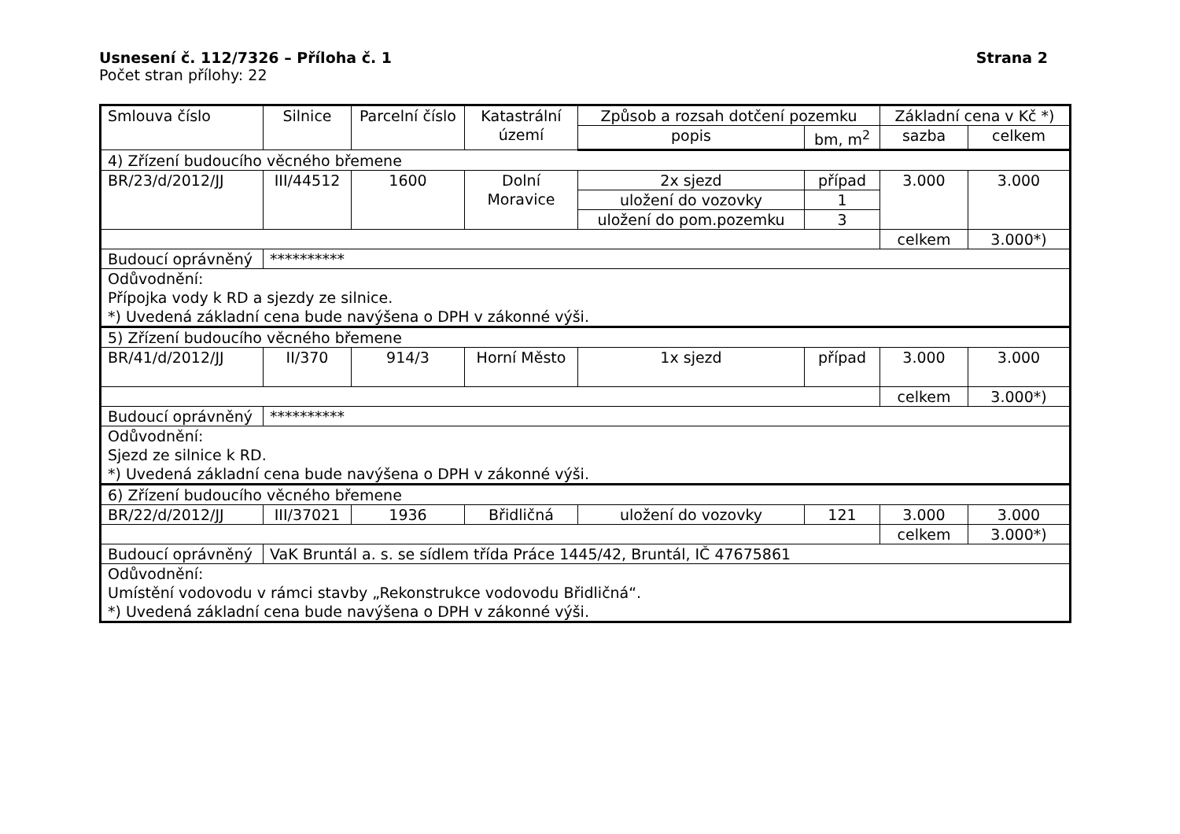Usnesení č. 112/7326 – Příloha č. 1 Strana 2
Počet stran přílohy: 22
| Smlouva číslo | Silnice | Parcelní číslo | Katastrální území | Způsob a rozsah dotčení pozemku | | Základní cena v Kč *) | |
| --- | --- | --- | --- | --- | --- | --- | --- |
| | | | | popis | bm, m<sup>2</sup> | sazba | celkem |
| 4) Zřízení budoucího věcného břemene | | | | | | | |
| BR/23/d/2012/JJ | III/44512 | 1600 | Dolní Moravice | 2x sjezd | případ | 3.000 | 3.000 |
| | | | | uložení do vozovky | 1 | | |
| | | | | uložení do pom.pozemku | 3 | | |
| | | | | | | celkem | 3.000*) |
| Budoucí oprávněný | ********** | | | | | | |
| Odůvodnění: Přípojka vody k RD a sjezdy ze silnice. *) Uvedená základní cena bude navýšena o DPH v zákonné výši. | | | | | | | |
| 5) Zřízení budoucího věcného břemene | | | | | | | |
| BR/41/d/2012/JJ | II/370 | 914/3 | Horní Město | 1x sjezd | případ | 3.000 | 3.000 |
| | | | | | | celkem | 3.000*) |
| Budoucí oprávněný | ********** | | | | | | |
| Odůvodnění: Sjezd ze silnice k RD. *) Uvedená základní cena bude navýšena o DPH v zákonné výši. | | | | | | | |
| 6) Zřízení budoucího věcného břemene | | | | | | | |
| BR/22/d/2012/JJ | III/37021 | 1936 | Břidličná | uložení do vozovky | 121 | 3.000 | 3.000 |
| | | | | | | celkem | 3.000*) |
| Budoucí oprávněný | VaK Bruntál a. s. se sídlem třída Práce 1445/42, Bruntál, IČ 47675861 | | | | | | |
| Odůvodnění: Umístění vodovodu v rámci stavby „Rekonstrukce vodovodu Břidličná“. *) Uvedená základní cena bude navýšena o DPH v zákonné výši. | | | | | | | |